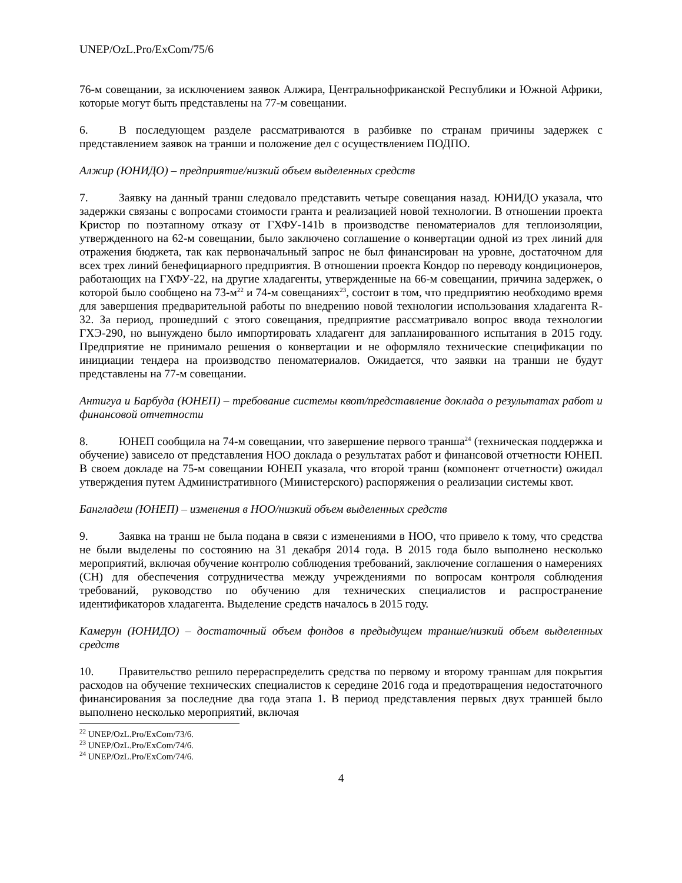UNEP/OzL.Pro/ExCom/75/6
76-м совещании, за исключением заявок Алжира, Центральнофриканской Республики и Южной Африки, которые могут быть представлены на 77-м совещании.
6. В последующем разделе рассматриваются в разбивке по странам причины задержек с представлением заявок на транши и положение дел с осуществлением ПОДПО.
Алжир (ЮНИДО) – предприятие/низкий объем выделенных средств
7. Заявку на данный транш следовало представить четыре совещания назад. ЮНИДО указала, что задержки связаны с вопросами стоимости гранта и реализацией новой технологии. В отношении проекта Кристор по поэтапному отказу от ГХФУ-141b в производстве пеноматериалов для теплоизоляции, утвержденного на 62-м совещании, было заключено соглашение о конвертации одной из трех линий для отражения бюджета, так как первоначальный запрос не был финансирован на уровне, достаточном для всех трех линий бенефициарного предприятия. В отношении проекта Кондор по переводу кондиционеров, работающих на ГХФУ-22, на другие хладагенты, утвержденные на 66-м совещании, причина задержек, о которой было сообщено на 73-м<sup>22</sup> и 74-м совещаниях<sup>23</sup>, состоит в том, что предприятию необходимо время для завершения предварительной работы по внедрению новой технологии использования хладагента R-32. За период, прошедший с этого совещания, предприятие рассматривало вопрос ввода технологии ГХЭ-290, но вынуждено было импортировать хладагент для запланированного испытания в 2015 году. Предприятие не принимало решения о конвертации и не оформляло технические спецификации по инициации тендера на производство пеноматериалов. Ожидается, что заявки на транши не будут представлены на 77-м совещании.
Антигуа и Барбуда (ЮНЕП) – требование системы квот/представление доклада о результатах работ и финансовой отчетности
8. ЮНЕП сообщила на 74-м совещании, что завершение первого транша<sup>24</sup> (техническая поддержка и обучение) зависело от представления НОО доклада о результатах работ и финансовой отчетности ЮНЕП. В своем докладе на 75-м совещании ЮНЕП указала, что второй транш (компонент отчетности) ожидал утверждения путем Административного (Министерского) распоряжения о реализации системы квот.
Бангладеш (ЮНЕП) – изменения в НОО/низкий объем выделенных средств
9. Заявка на транш не была подана в связи с изменениями в НОО, что привело к тому, что средства не были выделены по состоянию на 31 декабря 2014 года. В 2015 года было выполнено несколько мероприятий, включая обучение контролю соблюдения требований, заключение соглашения о намерениях (СН) для обеспечения сотрудничества между учреждениями по вопросам контроля соблюдения требований, руководство по обучению для технических специалистов и распространение идентификаторов хладагента. Выделение средств началось в 2015 году.
Камерун (ЮНИДО) – достаточный объем фондов в предыдущем транше/низкий объем выделенных средств
10. Правительство решило перераспределить средства по первому и второму траншам для покрытия расходов на обучение технических специалистов к середине 2016 года и предотвращения недостаточного финансирования за последние два года этапа 1. В период представления первых двух траншей было выполнено несколько мероприятий, включая
<sup>22</sup> UNEP/OzL.Pro/ExCom/73/6.
<sup>23</sup> UNEP/OzL.Pro/ExCom/74/6.
<sup>24</sup> UNEP/OzL.Pro/ExCom/74/6.
4